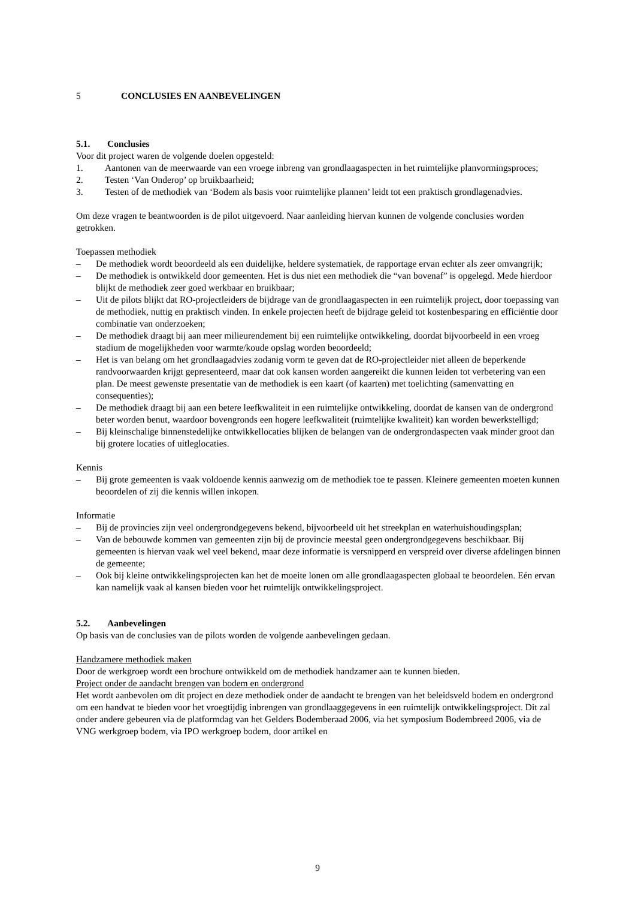5 CONCLUSIES EN AANBEVELINGEN
5.1. Conclusies
Voor dit project waren de volgende doelen opgesteld:
1. Aantonen van de meerwaarde van een vroege inbreng van grondlaagaspecten in het ruimtelijke planvormingsproces;
2. Testen ‘Van Onderop’ op bruikbaarheid;
3. Testen of de methodiek van ‘Bodem als basis voor ruimtelijke plannen’ leidt tot een praktisch grondlagenadvies.
Om deze vragen te beantwoorden is de pilot uitgevoerd. Naar aanleiding hiervan kunnen de volgende conclusies worden getrokken.
Toepassen methodiek
– De methodiek wordt beoordeeld als een duidelijke, heldere systematiek, de rapportage ervan echter als zeer omvangrijk;
– De methodiek is ontwikkeld door gemeenten. Het is dus niet een methodiek die “van bovenaf” is opgelegd. Mede hierdoor blijkt de methodiek zeer goed werkbaar en bruikbaar;
– Uit de pilots blijkt dat RO-projectleiders de bijdrage van de grondlaagaspecten in een ruimtelijk project, door toepassing van de methodiek, nuttig en praktisch vinden. In enkele projecten heeft de bijdrage geleid tot kostenbesparing en efficiëntie door combinatie van onderzoeken;
– De methodiek draagt bij aan meer milieurendement bij een ruimtelijke ontwikkeling, doordat bijvoorbeeld in een vroeg stadium de mogelijkheden voor warmte/koude opslag worden beoordeeld;
– Het is van belang om het grondlaagadvies zodanig vorm te geven dat de RO-projectleider niet alleen de beperkende randvoorwaarden krijgt gepresenteerd, maar dat ook kansen worden aangereikt die kunnen leiden tot verbetering van een plan. De meest gewenste presentatie van de methodiek is een kaart (of kaarten) met toelichting (samenvatting en consequenties);
– De methodiek draagt bij aan een betere leefkwaliteit in een ruimtelijke ontwikkeling, doordat de kansen van de ondergrond beter worden benut, waardoor bovengronds een hogere leefkwaliteit (ruimtelijke kwaliteit) kan worden bewerkstelligd;
– Bij kleinschalige binnenstedelijke ontwikkellocaties blijken de belangen van de ondergrondaspecten vaak minder groot dan bij grotere locaties of uitleglocaties.
Kennis
– Bij grote gemeenten is vaak voldoende kennis aanwezig om de methodiek toe te passen. Kleinere gemeenten moeten kunnen beoordelen of zij die kennis willen inkopen.
Informatie
– Bij de provincies zijn veel ondergrondgegevens bekend, bijvoorbeeld uit het streekplan en waterhuishoudingsplan;
– Van de bebouwde kommen van gemeenten zijn bij de provincie meestal geen ondergrondgegevens beschikbaar. Bij gemeenten is hiervan vaak wel veel bekend, maar deze informatie is versnipperd en verspreid over diverse afdelingen binnen de gemeente;
– Ook bij kleine ontwikkelingsprojecten kan het de moeite lonen om alle grondlaagaspecten globaal te beoordelen. Eén ervan kan namelijk vaak al kansen bieden voor het ruimtelijk ontwikkelingsproject.
5.2. Aanbevelingen
Op basis van de conclusies van de pilots worden de volgende aanbevelingen gedaan.
Handzamere methodiek maken
Door de werkgroep wordt een brochure ontwikkeld om de methodiek handzamer aan te kunnen bieden.
Project onder de aandacht brengen van bodem en ondergrond
Het wordt aanbevolen om dit project en deze methodiek onder de aandacht te brengen van het beleidsveld bodem en ondergrond om een handvat te bieden voor het vroegtijdig inbrengen van grondlaaggegevens in een ruimtelijk ontwikkelingsproject. Dit zal onder andere gebeuren via de platformdag van het Gelders Bodemberaad 2006, via het symposium Bodembreed 2006, via de VNG werkgroep bodem, via IPO werkgroep bodem, door artikel en
9